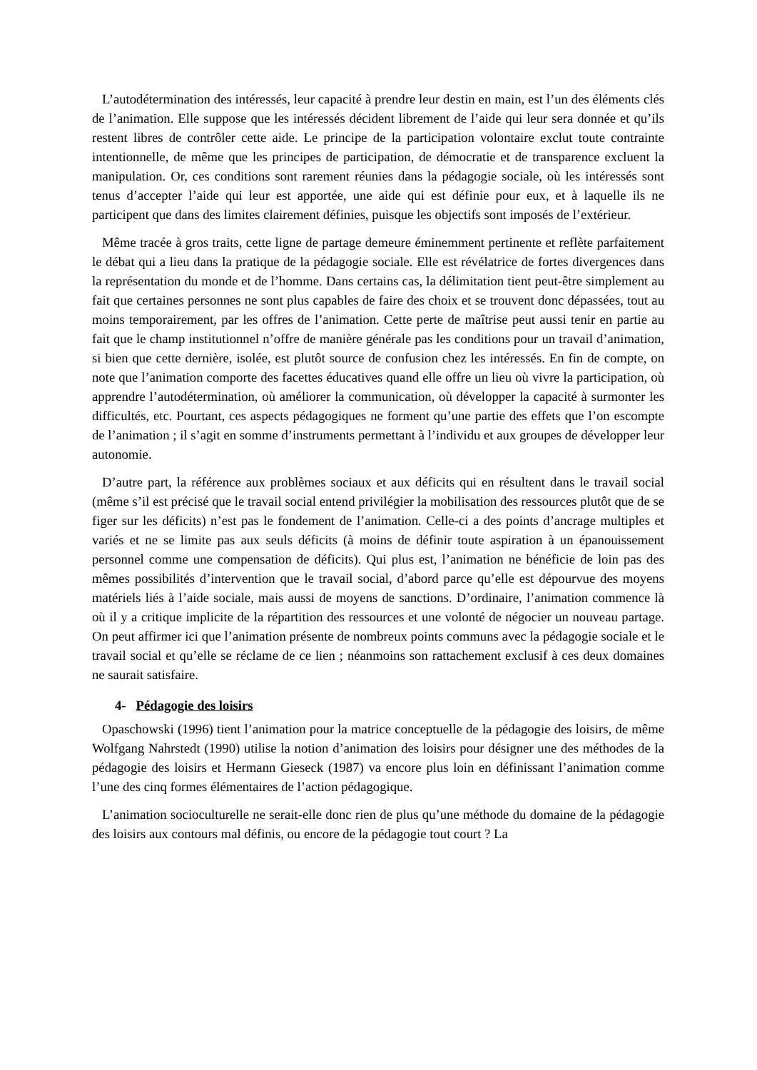L’autodétermination des intéressés, leur capacité à prendre leur destin en main, est l’un des éléments clés de l’animation. Elle suppose que les intéressés décident librement de l’aide qui leur sera donnée et qu’ils restent libres de contrôler cette aide. Le principe de la participation volontaire exclut toute contrainte intentionnelle, de même que les principes de participation, de démocratie et de transparence excluent la manipulation. Or, ces conditions sont rarement réunies dans la pédagogie sociale, où les intéressés sont tenus d’accepter l’aide qui leur est apportée, une aide qui est définie pour eux, et à laquelle ils ne participent que dans des limites clairement définies, puisque les objectifs sont imposés de l’extérieur.
Même tracée à gros traits, cette ligne de partage demeure éminemment pertinente et reflète parfaitement le débat qui a lieu dans la pratique de la pédagogie sociale. Elle est révélatrice de fortes divergences dans la représentation du monde et de l’homme. Dans certains cas, la délimitation tient peut-être simplement au fait que certaines personnes ne sont plus capables de faire des choix et se trouvent donc dépassées, tout au moins temporairement, par les offres de l’animation. Cette perte de maîtrise peut aussi tenir en partie au fait que le champ institutionnel n’offre de manière générale pas les conditions pour un travail d’animation, si bien que cette dernière, isolée, est plutôt source de confusion chez les intéressés. En fin de compte, on note que l’animation comporte des facettes éducatives quand elle offre un lieu où vivre la participation, où apprendre l’autodétermination, où améliorer la communication, où développer la capacité à surmonter les difficultés, etc. Pourtant, ces aspects pédagogiques ne forment qu’une partie des effets que l’on escompte de l’animation ; il s’agit en somme d’instruments permettant à l’individu et aux groupes de développer leur autonomie.
D’autre part, la référence aux problèmes sociaux et aux déficits qui en résultent dans le travail social (même s’il est précisé que le travail social entend privilégier la mobilisation des ressources plutôt que de se figer sur les déficits) n’est pas le fondement de l’animation. Celle-ci a des points d’ancrage multiples et variés et ne se limite pas aux seuls déficits (à moins de définir toute aspiration à un épanouissement personnel comme une compensation de déficits). Qui plus est, l’animation ne bénéficie de loin pas des mêmes possibilités d’intervention que le travail social, d’abord parce qu’elle est dépourvue des moyens matériels liés à l’aide sociale, mais aussi de moyens de sanctions. D’ordinaire, l’animation commence là où il y a critique implicite de la répartition des ressources et une volonté de négocier un nouveau partage. On peut affirmer ici que l’animation présente de nombreux points communs avec la pédagogie sociale et le travail social et qu’elle se réclame de ce lien ; néanmoins son rattachement exclusif à ces deux domaines ne saurait satisfaire.
4- Pédagogie des loisirs
Opaschowski (1996) tient l’animation pour la matrice conceptuelle de la pédagogie des loisirs, de même Wolfgang Nahrstedt (1990) utilise la notion d’animation des loisirs pour désigner une des méthodes de la pédagogie des loisirs et Hermann Gieseck (1987) va encore plus loin en définissant l’animation comme l’une des cinq formes élémentaires de l’action pédagogique.
L’animation socioculturelle ne serait-elle donc rien de plus qu’une méthode du domaine de la pédagogie des loisirs aux contours mal définis, ou encore de la pédagogie tout court ? La